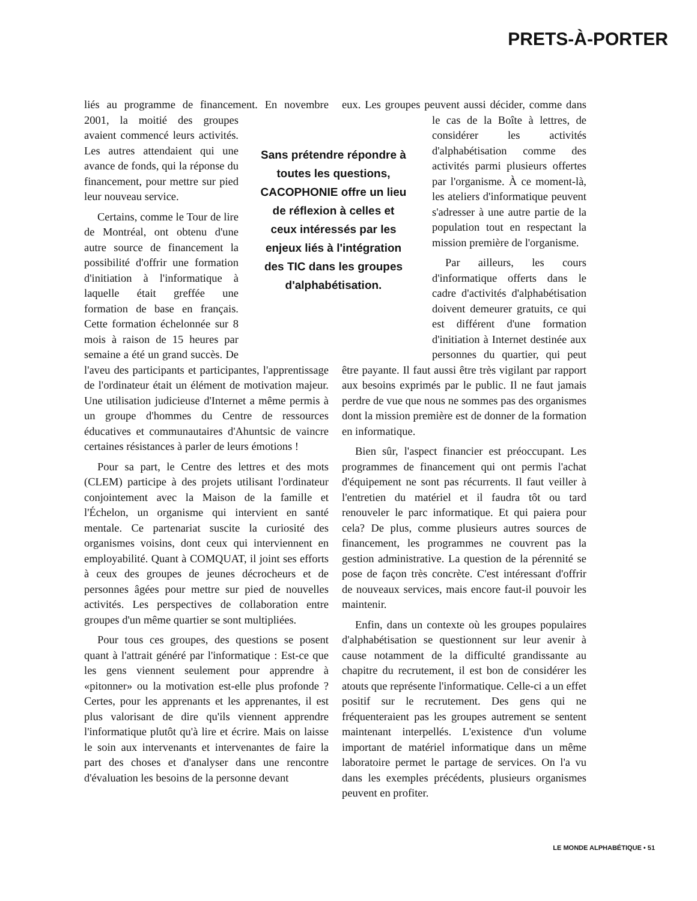PRETS-À-PORTER
liés au programme de financement. En novembre 2001, la moitié des groupes avaient commencé leurs activités. Les autres attendaient qui une avance de fonds, qui la réponse du financement, pour mettre sur pied leur nouveau service.
Certains, comme le Tour de lire de Montréal, ont obtenu d'une autre source de financement la possibilité d'offrir une formation d'initiation à l'informatique à laquelle était greffée une formation de base en français. Cette formation échelonnée sur 8 mois à raison de 15 heures par semaine a été un grand succès. De l'aveu des participants et participantes, l'apprentissage de l'ordinateur était un élément de motivation majeur. Une utilisation judicieuse d'Internet a même permis à un groupe d'hommes du Centre de ressources éducatives et communautaires d'Ahuntsic de vaincre certaines résistances à parler de leurs émotions !
Pour sa part, le Centre des lettres et des mots (CLEM) participe à des projets utilisant l'ordinateur conjointement avec la Maison de la famille et l'Échelon, un organisme qui intervient en santé mentale. Ce partenariat suscite la curiosité des organismes voisins, dont ceux qui interviennent en employabilité. Quant à COMQUAT, il joint ses efforts à ceux des groupes de jeunes décrocheurs et de personnes âgées pour mettre sur pied de nouvelles activités. Les perspectives de collaboration entre groupes d'un même quartier se sont multipliées.
Pour tous ces groupes, des questions se posent quant à l'attrait généré par l'informatique : Est-ce que les gens viennent seulement pour apprendre à «pitonner» ou la motivation est-elle plus profonde ? Certes, pour les apprenants et les apprenantes, il est plus valorisant de dire qu'ils viennent apprendre l'informatique plutôt qu'à lire et écrire. Mais on laisse le soin aux intervenants et intervenantes de faire la part des choses et d'analyser dans une rencontre d'évaluation les besoins de la personne devant
eux. Les groupes peuvent aussi décider, comme dans le cas de la Boîte à lettres, de considérer les activités d'alphabétisation comme des activités parmi plusieurs offertes par l'organisme. À ce moment-là, les ateliers d'informatique peuvent s'adresser à une autre partie de la population tout en respectant la mission première de l'organisme.
Par ailleurs, les cours d'informatique offerts dans le cadre d'activités d'alphabétisation doivent demeurer gratuits, ce qui est différent d'une formation d'initiation à Internet destinée aux personnes du quartier, qui peut être payante. Il faut aussi être très vigilant par rapport aux besoins exprimés par le public. Il ne faut jamais perdre de vue que nous ne sommes pas des organismes dont la mission première est de donner de la formation en informatique.
Bien sûr, l'aspect financier est préoccupant. Les programmes de financement qui ont permis l'achat d'équipement ne sont pas récurrents. Il faut veiller à l'entretien du matériel et il faudra tôt ou tard renouveler le parc informatique. Et qui paiera pour cela? De plus, comme plusieurs autres sources de financement, les programmes ne couvrent pas la gestion administrative. La question de la pérennité se pose de façon très concrète. C'est intéressant d'offrir de nouveaux services, mais encore faut-il pouvoir les maintenir.
Enfin, dans un contexte où les groupes populaires d'alphabétisation se questionnent sur leur avenir à cause notamment de la difficulté grandissante au chapitre du recrutement, il est bon de considérer les atouts que représente l'informatique. Celle-ci a un effet positif sur le recrutement. Des gens qui ne fréquenteraient pas les groupes autrement se sentent maintenant interpellés. L'existence d'un volume important de matériel informatique dans un même laboratoire permet le partage de services. On l'a vu dans les exemples précédents, plusieurs organismes peuvent en profiter.
Sans prétendre répondre à toutes les questions, CACOPHONIE offre un lieu de réflexion à celles et ceux intéressés par les enjeux liés à l'intégration des TIC dans les groupes d'alphabétisation.
LE MONDE ALPHABÉTIQUE • 51